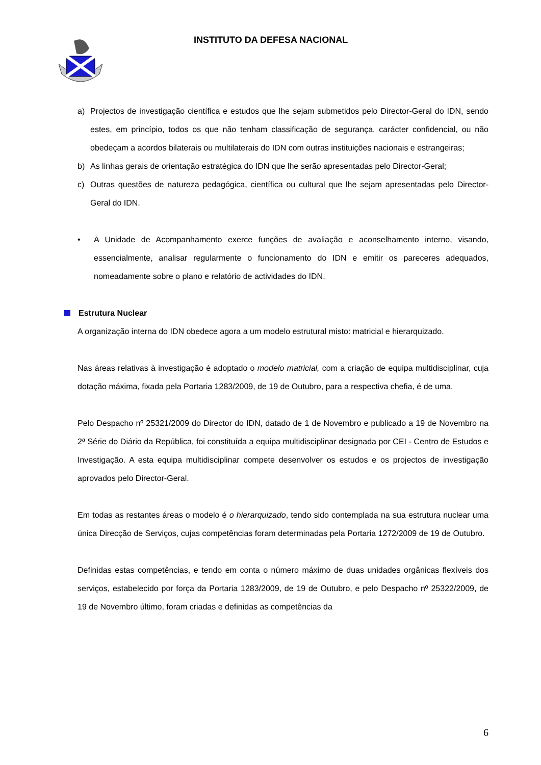INSTITUTO DA DEFESA NACIONAL
a) Projectos de investigação científica e estudos que lhe sejam submetidos pelo Director-Geral do IDN, sendo estes, em princípio, todos os que não tenham classificação de segurança, carácter confidencial, ou não obedeçam a acordos bilaterais ou multilaterais do IDN com outras instituições nacionais e estrangeiras;
b) As linhas gerais de orientação estratégica do IDN que lhe serão apresentadas pelo Director-Geral;
c) Outras questões de natureza pedagógica, científica ou cultural que lhe sejam apresentadas pelo Director-Geral do IDN.
• A Unidade de Acompanhamento exerce funções de avaliação e aconselhamento interno, visando, essencialmente, analisar regularmente o funcionamento do IDN e emitir os pareceres adequados, nomeadamente sobre o plano e relatório de actividades do IDN.
Estrutura Nuclear
A organização interna do IDN obedece agora a um modelo estrutural misto: matricial e hierarquizado.
Nas áreas relativas à investigação é adoptado o modelo matricial, com a criação de equipa multidisciplinar, cuja dotação máxima, fixada pela Portaria 1283/2009, de 19 de Outubro, para a respectiva chefia, é de uma.
Pelo Despacho nº 25321/2009 do Director do IDN, datado de 1 de Novembro e publicado a 19 de Novembro na 2ª Série do Diário da República, foi constituída a equipa multidisciplinar designada por CEI - Centro de Estudos e Investigação. A esta equipa multidisciplinar compete desenvolver os estudos e os projectos de investigação aprovados pelo Director-Geral.
Em todas as restantes áreas o modelo é o hierarquizado, tendo sido contemplada na sua estrutura nuclear uma única Direcção de Serviços, cujas competências foram determinadas pela Portaria 1272/2009 de 19 de Outubro.
Definidas estas competências, e tendo em conta o número máximo de duas unidades orgânicas flexíveis dos serviços, estabelecido por força da Portaria 1283/2009, de 19 de Outubro, e pelo Despacho nº 25322/2009, de 19 de Novembro último, foram criadas e definidas as competências da
6